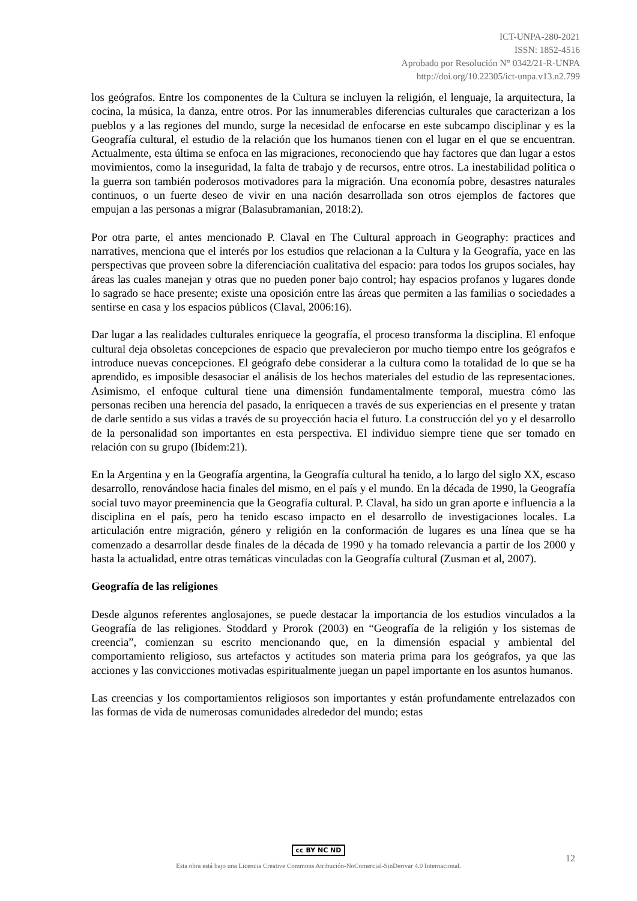ICT-UNPA-280-2021
ISSN: 1852-4516
Aprobado por Resolución N° 0342/21-R-UNPA
http://doi.org/10.22305/ict-unpa.v13.n2.799
los geógrafos. Entre los componentes de la Cultura se incluyen la religión, el lenguaje, la arquitectura, la cocina, la música, la danza, entre otros. Por las innumerables diferencias culturales que caracterizan a los pueblos y a las regiones del mundo, surge la necesidad de enfocarse en este subcampo disciplinar y es la Geografía cultural, el estudio de la relación que los humanos tienen con el lugar en el que se encuentran. Actualmente, esta última se enfoca en las migraciones, reconociendo que hay factores que dan lugar a estos movimientos, como la inseguridad, la falta de trabajo y de recursos, entre otros. La inestabilidad política o la guerra son también poderosos motivadores para la migración. Una economía pobre, desastres naturales continuos, o un fuerte deseo de vivir en una nación desarrollada son otros ejemplos de factores que empujan a las personas a migrar (Balasubramanian, 2018:2).
Por otra parte, el antes mencionado P. Claval en The Cultural approach in Geography: practices and narratives, menciona que el interés por los estudios que relacionan a la Cultura y la Geografía, yace en las perspectivas que proveen sobre la diferenciación cualitativa del espacio: para todos los grupos sociales, hay áreas las cuales manejan y otras que no pueden poner bajo control; hay espacios profanos y lugares donde lo sagrado se hace presente; existe una oposición entre las áreas que permiten a las familias o sociedades a sentirse en casa y los espacios públicos (Claval, 2006:16).
Dar lugar a las realidades culturales enriquece la geografía, el proceso transforma la disciplina. El enfoque cultural deja obsoletas concepciones de espacio que prevalecieron por mucho tiempo entre los geógrafos e introduce nuevas concepciones. El geógrafo debe considerar a la cultura como la totalidad de lo que se ha aprendido, es imposible desasociar el análisis de los hechos materiales del estudio de las representaciones. Asimismo, el enfoque cultural tiene una dimensión fundamentalmente temporal, muestra cómo las personas reciben una herencia del pasado, la enriquecen a través de sus experiencias en el presente y tratan de darle sentido a sus vidas a través de su proyección hacia el futuro. La construcción del yo y el desarrollo de la personalidad son importantes en esta perspectiva. El individuo siempre tiene que ser tomado en relación con su grupo (Ibídem:21).
En la Argentina y en la Geografía argentina, la Geografía cultural ha tenido, a lo largo del siglo XX, escaso desarrollo, renovándose hacia finales del mismo, en el país y el mundo. En la década de 1990, la Geografía social tuvo mayor preeminencia que la Geografía cultural. P. Claval, ha sido un gran aporte e influencia a la disciplina en el país, pero ha tenido escaso impacto en el desarrollo de investigaciones locales. La articulación entre migración, género y religión en la conformación de lugares es una línea que se ha comenzado a desarrollar desde finales de la década de 1990 y ha tomado relevancia a partir de los 2000 y hasta la actualidad, entre otras temáticas vinculadas con la Geografía cultural (Zusman et al, 2007).
Geografía de las religiones
Desde algunos referentes anglosajones, se puede destacar la importancia de los estudios vinculados a la Geografía de las religiones. Stoddard y Prorok (2003) en “Geografía de la religión y los sistemas de creencia”, comienzan su escrito mencionando que, en la dimensión espacial y ambiental del comportamiento religioso, sus artefactos y actitudes son materia prima para los geógrafos, ya que las acciones y las convicciones motivadas espiritualmente juegan un papel importante en los asuntos humanos.
Las creencias y los comportamientos religiosos son importantes y están profundamente entrelazados con las formas de vida de numerosas comunidades alrededor del mundo; estas
cc BY NC ND
Esta obra está bajo una Licencia Creative Commons Atribución-NoComercial-SinDerivar 4.0 Internacional.
12